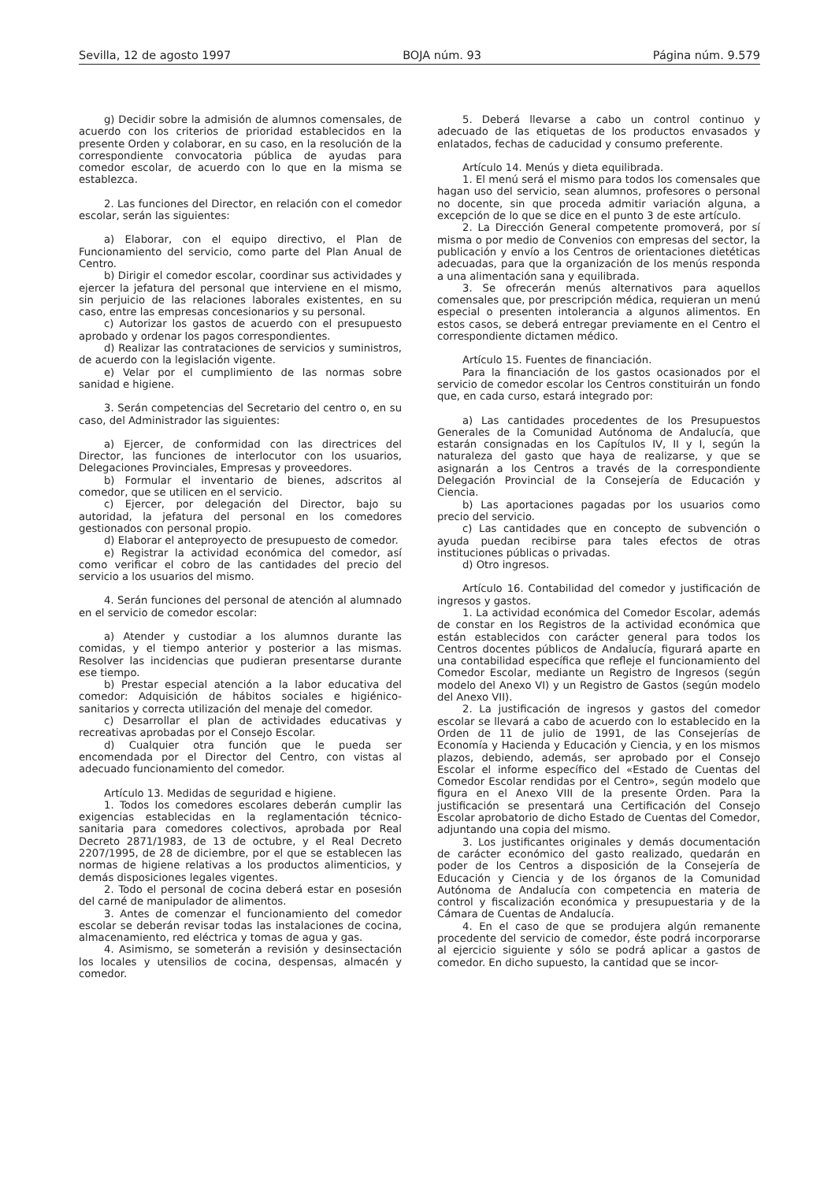Sevilla, 12 de agosto 1997 BOJA núm. 93 Página núm. 9.579
g) Decidir sobre la admisión de alumnos comensales, de acuerdo con los criterios de prioridad establecidos en la presente Orden y colaborar, en su caso, en la resolución de la correspondiente convocatoria pública de ayudas para comedor escolar, de acuerdo con lo que en la misma se establezca.
2. Las funciones del Director, en relación con el comedor escolar, serán las siguientes:
a) Elaborar, con el equipo directivo, el Plan de Funcionamiento del servicio, como parte del Plan Anual de Centro.
b) Dirigir el comedor escolar, coordinar sus actividades y ejercer la jefatura del personal que interviene en el mismo, sin perjuicio de las relaciones laborales existentes, en su caso, entre las empresas concesionarios y su personal.
c) Autorizar los gastos de acuerdo con el presupuesto aprobado y ordenar los pagos correspondientes.
d) Realizar las contrataciones de servicios y suministros, de acuerdo con la legislación vigente.
e) Velar por el cumplimiento de las normas sobre sanidad e higiene.
3. Serán competencias del Secretario del centro o, en su caso, del Administrador las siguientes:
a) Ejercer, de conformidad con las directrices del Director, las funciones de interlocutor con los usuarios, Delegaciones Provinciales, Empresas y proveedores.
b) Formular el inventario de bienes, adscritos al comedor, que se utilicen en el servicio.
c) Ejercer, por delegación del Director, bajo su autoridad, la jefatura del personal en los comedores gestionados con personal propio.
d) Elaborar el anteproyecto de presupuesto de comedor.
e) Registrar la actividad económica del comedor, así como verificar el cobro de las cantidades del precio del servicio a los usuarios del mismo.
4. Serán funciones del personal de atención al alumnado en el servicio de comedor escolar:
a) Atender y custodiar a los alumnos durante las comidas, y el tiempo anterior y posterior a las mismas. Resolver las incidencias que pudieran presentarse durante ese tiempo.
b) Prestar especial atención a la labor educativa del comedor: Adquisición de hábitos sociales e higiénico-sanitarios y correcta utilización del menaje del comedor.
c) Desarrollar el plan de actividades educativas y recreativas aprobadas por el Consejo Escolar.
d) Cualquier otra función que le pueda ser encomendada por el Director del Centro, con vistas al adecuado funcionamiento del comedor.
Artículo 13. Medidas de seguridad e higiene.
1. Todos los comedores escolares deberán cumplir las exigencias establecidas en la reglamentación técnico-sanitaria para comedores colectivos, aprobada por Real Decreto 2871/1983, de 13 de octubre, y el Real Decreto 2207/1995, de 28 de diciembre, por el que se establecen las normas de higiene relativas a los productos alimenticios, y demás disposiciones legales vigentes.
2. Todo el personal de cocina deberá estar en posesión del carné de manipulador de alimentos.
3. Antes de comenzar el funcionamiento del comedor escolar se deberán revisar todas las instalaciones de cocina, almacenamiento, red eléctrica y tomas de agua y gas.
4. Asimismo, se someterán a revisión y desinsectación los locales y utensilios de cocina, despensas, almacén y comedor.
5. Deberá llevarse a cabo un control continuo y adecuado de las etiquetas de los productos envasados y enlatados, fechas de caducidad y consumo preferente.
Artículo 14. Menús y dieta equilibrada.
1. El menú será el mismo para todos los comensales que hagan uso del servicio, sean alumnos, profesores o personal no docente, sin que proceda admitir variación alguna, a excepción de lo que se dice en el punto 3 de este artículo.
2. La Dirección General competente promoverá, por sí misma o por medio de Convenios con empresas del sector, la publicación y envío a los Centros de orientaciones dietéticas adecuadas, para que la organización de los menús responda a una alimentación sana y equilibrada.
3. Se ofrecerán menús alternativos para aquellos comensales que, por prescripción médica, requieran un menú especial o presenten intolerancia a algunos alimentos. En estos casos, se deberá entregar previamente en el Centro el correspondiente dictamen médico.
Artículo 15. Fuentes de financiación.
Para la financiación de los gastos ocasionados por el servicio de comedor escolar los Centros constituirán un fondo que, en cada curso, estará integrado por:
a) Las cantidades procedentes de los Presupuestos Generales de la Comunidad Autónoma de Andalucía, que estarán consignadas en los Capítulos IV, II y I, según la naturaleza del gasto que haya de realizarse, y que se asignarán a los Centros a través de la correspondiente Delegación Provincial de la Consejería de Educación y Ciencia.
b) Las aportaciones pagadas por los usuarios como precio del servicio.
c) Las cantidades que en concepto de subvención o ayuda puedan recibirse para tales efectos de otras instituciones públicas o privadas.
d) Otro ingresos.
Artículo 16. Contabilidad del comedor y justificación de ingresos y gastos.
1. La actividad económica del Comedor Escolar, además de constar en los Registros de la actividad económica que están establecidos con carácter general para todos los Centros docentes públicos de Andalucía, figurará aparte en una contabilidad específica que refleje el funcionamiento del Comedor Escolar, mediante un Registro de Ingresos (según modelo del Anexo VI) y un Registro de Gastos (según modelo del Anexo VII).
2. La justificación de ingresos y gastos del comedor escolar se llevará a cabo de acuerdo con lo establecido en la Orden de 11 de julio de 1991, de las Consejerías de Economía y Hacienda y Educación y Ciencia, y en los mismos plazos, debiendo, además, ser aprobado por el Consejo Escolar el informe específico del «Estado de Cuentas del Comedor Escolar rendidas por el Centro», según modelo que figura en el Anexo VIII de la presente Orden. Para la justificación se presentará una Certificación del Consejo Escolar aprobatorio de dicho Estado de Cuentas del Comedor, adjuntando una copia del mismo.
3. Los justificantes originales y demás documentación de carácter económico del gasto realizado, quedarán en poder de los Centros a disposición de la Consejería de Educación y Ciencia y de los órganos de la Comunidad Autónoma de Andalucía con competencia en materia de control y fiscalización económica y presupuestaria y de la Cámara de Cuentas de Andalucía.
4. En el caso de que se produjera algún remanente procedente del servicio de comedor, éste podrá incorporarse al ejercicio siguiente y sólo se podrá aplicar a gastos de comedor. En dicho supuesto, la cantidad que se incor-